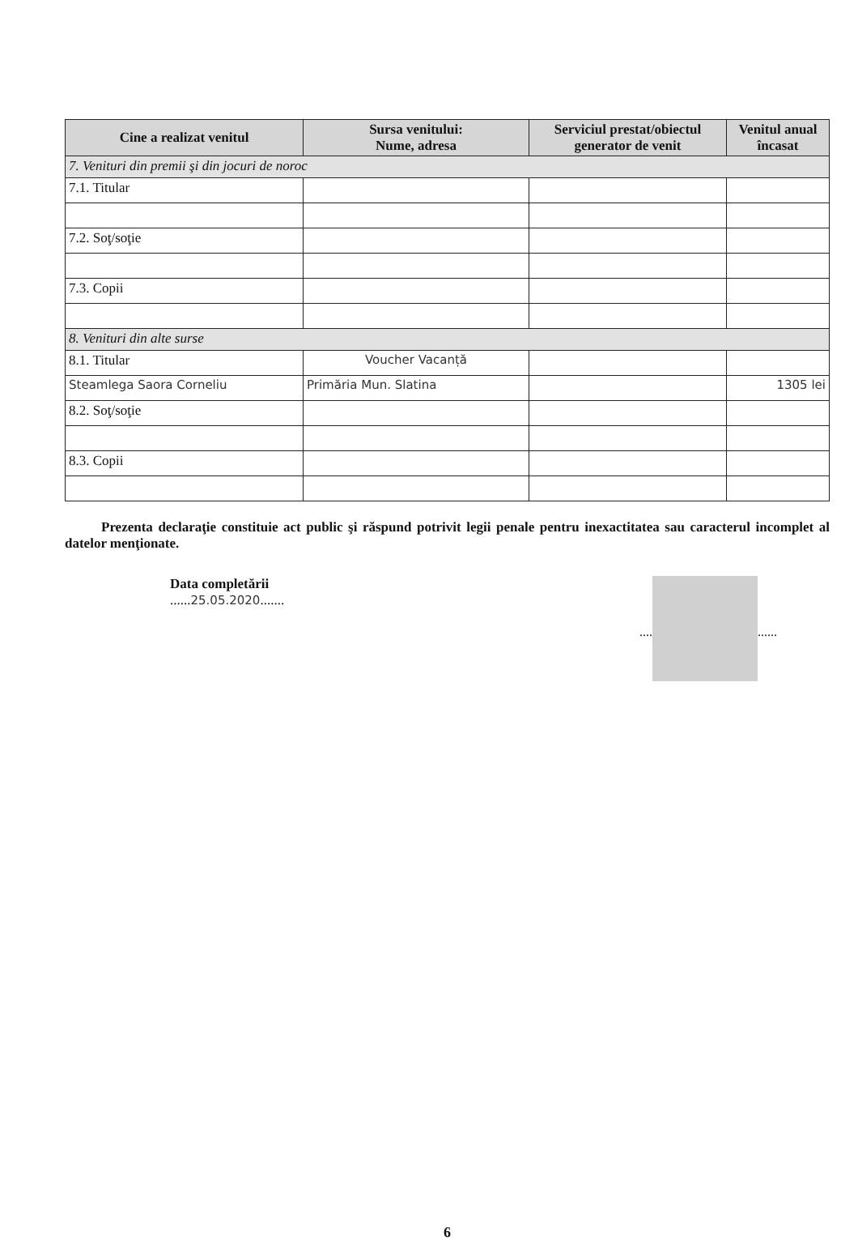| Cine a realizat venitul | Sursa venitului: Nume, adresa | Serviciul prestat/obiectul generator de venit | Venitul anual încasat |
| --- | --- | --- | --- |
| 7. Venituri din premii şi din jocuri de noroc | | | |
| 7.1. Titular | | | |
| 7.2. Soţ/soţie | | | |
| 7.3. Copii | | | |
| 8. Venituri din alte surse | | | |
| 8.1. Titular | Voucher Vacanță | | |
| Steamlega Saora Corneliu | Primăria Mun. Slatina | | 1305 lei |
| 8.2. Soţ/soţie | | | |
| 8.3. Copii | | | |
Prezenta declaraţie constituie act public şi răspund potrivit legii penale pentru inexactitatea sau caracterul incomplet al datelor menţionate.
Data completării
......25.05.2020.......
.... ......
6